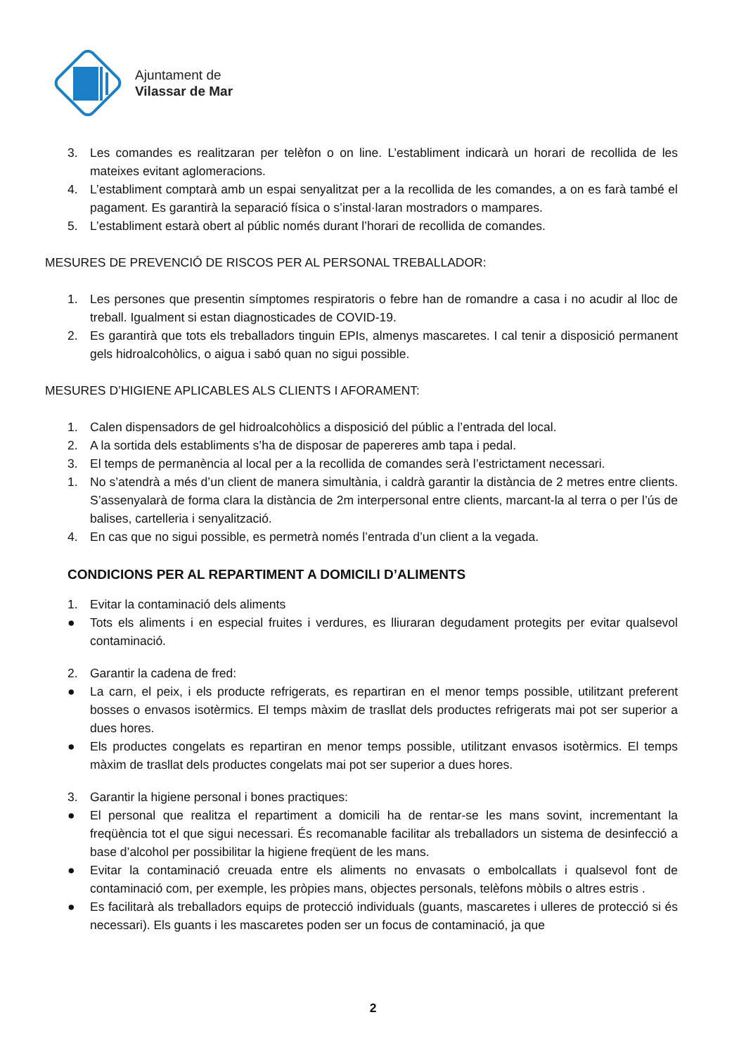Ajuntament de
Vilassar de Mar
3. Les comandes es realitzaran per telèfon o on line. L’establiment indicarà un horari de recollida de les mateixes evitant aglomeracions.
4. L’establiment comptarà amb un espai senyalitzat per a la recollida de les comandes, a on es farà també el pagament. Es garantirà la separació física o s’instal·laran mostradors o mampares.
5. L’establiment estarà obert al públic només durant l’horari de recollida de comandes.
MESURES DE PREVENCIÓ DE RISCOS PER AL PERSONAL TREBALLADOR:
1. Les persones que presentin símptomes respiratoris o febre han de romandre a casa i no acudir al lloc de treball. Igualment si estan diagnosticades de COVID-19.
2. Es garantirà que tots els treballadors tinguin EPIs, almenys mascaretes. I cal tenir a disposició permanent gels hidroalcohòlics, o aigua i sabó quan no sigui possible.
MESURES D’HIGIENE APLICABLES ALS CLIENTS I AFORAMENT:
1. Calen dispensadors de gel hidroalcohòlics a disposició del públic a l’entrada del local.
2. A la sortida dels establiments s’ha de disposar de papereres amb tapa i pedal.
3. El temps de permanència al local per a la recollida de comandes serà l’estrictament necessari.
1. No s’atendrà a més d’un client de manera simultània, i caldrà garantir la distància de 2 metres entre clients. S’assenyalarà de forma clara la distància de 2m interpersonal entre clients, marcant-la al terra o per l’ús de balises, cartelleria i senyalització.
4. En cas que no sigui possible, es permetrà només l’entrada d’un client a la vegada.
CONDICIONS PER AL REPARTIMENT A DOMICILI D’ALIMENTS
1. Evitar la contaminació dels aliments
● Tots els aliments i en especial fruites i verdures, es lliuraran degudament protegits per evitar qualsevol contaminació.
2. Garantir la cadena de fred:
● La carn, el peix, i els producte refrigerats, es repartiran en el menor temps possible, utilitzant preferent bosses o envasos isotèrmics. El temps màxim de trasllat dels productes refrigerats mai pot ser superior a dues hores.
● Els productes congelats es repartiran en menor temps possible, utilitzant envasos isotèrmics. El temps màxim de trasllat dels productes congelats mai pot ser superior a dues hores.
3. Garantir la higiene personal i bones practiques:
● El personal que realitza el repartiment a domicili ha de rentar-se les mans sovint, incrementant la freqüència tot el que sigui necessari. És recomanable facilitar als treballadors un sistema de desinfecció a base d’alcohol per possibilitar la higiene freqüent de les mans.
● Evitar la contaminació creuada entre els aliments no envasats o embolcallats i qualsevol font de contaminació com, per exemple, les pròpies mans, objectes personals, telèfons mòbils o altres estris .
● Es facilitarà als treballadors equips de protecció individuals (guants, mascaretes i ulleres de protecció si és necessari). Els guants i les mascaretes poden ser un focus de contaminació, ja que
2